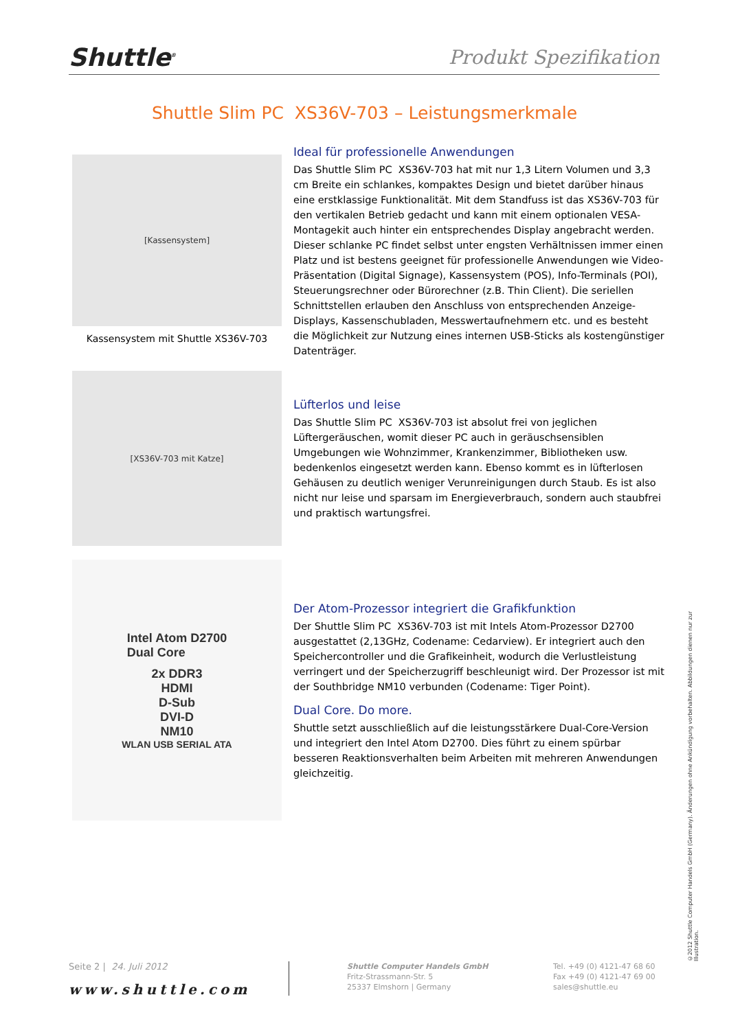Shuttle<sup>®</sup>
Produkt Spezifikation
Shuttle Slim PC XS36V-703 – Leistungsmerkmale
[Kassensystem]
Kassensystem mit Shuttle XS36V-703
[XS36V-703 mit Katze]
Intel Atom D2700
Dual Core
2x DDR3
HDMI
D-Sub
DVI-D
NM10
WLAN USB SERIAL ATA
Ideal für professionelle Anwendungen
Das Shuttle Slim PC XS36V-703 hat mit nur 1,3 Litern Volumen und 3,3 cm Breite ein schlankes, kompaktes Design und bietet darüber hinaus eine erstklassige Funktionalität. Mit dem Standfuss ist das XS36V-703 für den vertikalen Betrieb gedacht und kann mit einem optionalen VESA-Montagekit auch hinter ein entsprechendes Display angebracht werden. Dieser schlanke PC findet selbst unter engsten Verhältnissen immer einen Platz und ist bestens geeignet für professionelle Anwendungen wie Video-Präsentation (Digital Signage), Kassensystem (POS), Info-Terminals (POI), Steuerungsrechner oder Bürorechner (z.B. Thin Client). Die seriellen Schnittstellen erlauben den Anschluss von entsprechenden Anzeige-Displays, Kassenschubladen, Messwertaufnehmern etc. und es besteht die Möglichkeit zur Nutzung eines internen USB-Sticks als kostengünstiger Datenträger.
Lüfterlos und leise
Das Shuttle Slim PC XS36V-703 ist absolut frei von jeglichen Lüftergeräuschen, womit dieser PC auch in geräuschsensiblen Umgebungen wie Wohnzimmer, Krankenzimmer, Bibliotheken usw. bedenkenlos eingesetzt werden kann. Ebenso kommt es in lüfterlosen Gehäusen zu deutlich weniger Verunreinigungen durch Staub. Es ist also nicht nur leise und sparsam im Energieverbrauch, sondern auch staubfrei und praktisch wartungsfrei.
Der Atom-Prozessor integriert die Grafikfunktion
Der Shuttle Slim PC XS36V-703 ist mit Intels Atom-Prozessor D2700 ausgestattet (2,13GHz, Codename: Cedarview). Er integriert auch den Speichercontroller und die Grafikeinheit, wodurch die Verlustleistung verringert und der Speicherzugriff beschleunigt wird. Der Prozessor ist mit der Southbridge NM10 verbunden (Codename: Tiger Point).
Dual Core. Do more.
Shuttle setzt ausschließlich auf die leistungsstärkere Dual-Core-Version und integriert den Intel Atom D2700. Dies führt zu einem spürbar besseren Reaktionsverhalten beim Arbeiten mit mehreren Anwendungen gleichzeitig.
©2012 Shuttle Computer Handels GmbH (Germany). Änderungen ohne Ankündigung vorbehalten. Abbildungen dienen nur zur Illustration.
Seite 2 | 24. Juli 2012
www.shuttle.com
Shuttle Computer Handels GmbH
Fritz-Strassmann-Str. 5
25337 Elmshorn | Germany
Tel. +49 (0) 4121-47 68 60
Fax +49 (0) 4121-47 69 00
sales@shuttle.eu